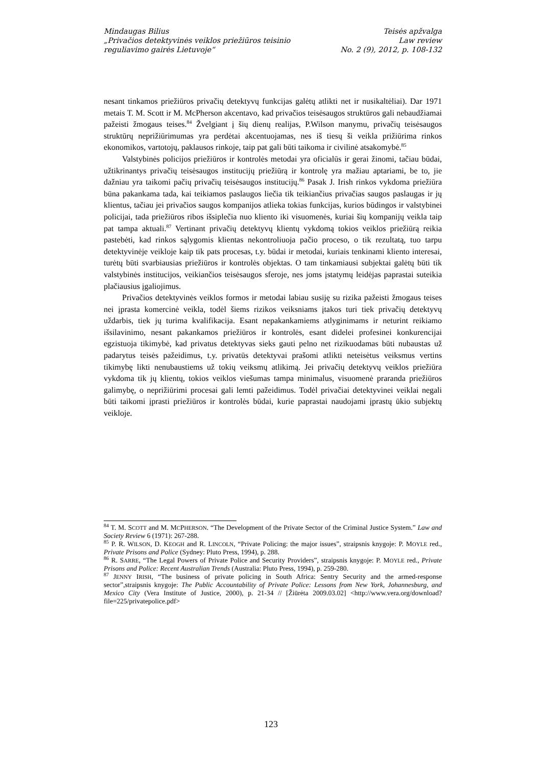Mindaugas Bilius
„Privačios detektyvinės veiklos priežiūros teisinio
reguliavimo gairės Lietuvoje“
Teisės apžvalga
Law review
No. 2 (9), 2012, p. 108-132
nesant tinkamos priežiūros privačių detektyvų funkcijas galėtų atlikti net ir nusikaltėliai). Dar 1971 metais T. M. Scott ir M. McPherson akcentavo, kad privačios teisėsaugos struktūros gali nebaudžiamai pažeisti žmogaus teises.<sup>84</sup> Žvelgiant į šių dienų realijas, P.Wilson manymu, privačių teisėsaugos struktūrų neprižiūrimumas yra perdėtai akcentuojamas, nes iš tiesų ši veikla prižiūrima rinkos ekonomikos, vartotojų, paklausos rinkoje, taip pat gali būti taikoma ir civilinė atsakomybė.<sup>85</sup>
Valstybinės policijos priežiūros ir kontrolės metodai yra oficialūs ir gerai žinomi, tačiau būdai, užtikrinantys privačių teisėsaugos institucijų priežiūrą ir kontrolę yra mažiau aptariami, be to, jie dažniau yra taikomi pačių privačių teisėsaugos institucijų.<sup>86</sup> Pasak J. Irish rinkos vykdoma priežiūra būna pakankama tada, kai teikiamos paslaugos liečia tik teikiančius privačias saugos paslaugas ir jų klientus, tačiau jei privačios saugos kompanijos atlieka tokias funkcijas, kurios būdingos ir valstybinei policijai, tada priežiūros ribos išsiplečia nuo kliento iki visuomenės, kuriai šių kompanijų veikla taip pat tampa aktuali.<sup>87</sup> Vertinant privačių detektyvų klientų vykdomą tokios veiklos priežiūrą reikia pastebėti, kad rinkos sąlygomis klientas nekontroliuoja pačio proceso, o tik rezultatą, tuo tarpu detektyvinėje veikloje kaip tik pats procesas, t.y. būdai ir metodai, kuriais tenkinami kliento interesai, turėtų būti svarbiausias priežiūros ir kontrolės objektas. O tam tinkamiausi subjektai galėtų būti tik valstybinės institucijos, veikiančios teisėsaugos sferoje, nes joms įstatymų leidėjas paprastai suteikia plačiausius įgaliojimus.
Privačios detektyvinės veiklos formos ir metodai labiau susiję su rizika pažeisti žmogaus teises nei įprasta komercinė veikla, todėl šiems rizikos veiksniams įtakos turi tiek privačių detektyvų uždarbis, tiek jų turima kvalifikacija. Esant nepakankamiems atlyginimams ir neturint reikiamo išsilavinimo, nesant pakankamos priežiūros ir kontrolės, esant didelei profesinei konkurencijai egzistuoja tikimybė, kad privatus detektyvas sieks gauti pelno net rizikuodamas būti nubaustas už padarytus teisės pažeidimus, t.y. privatūs detektyvai prašomi atlikti neteisėtus veiksmus vertins tikimybę likti nenubaustiems už tokių veiksmų atlikimą. Jei privačių detektyvų veiklos priežiūra vykdoma tik jų klientų, tokios veiklos viešumas tampa minimalus, visuomenė praranda priežiūros galimybę, o neprižiūrimi procesai gali lemti pažeidimus. Todėl privačiai detektyvinei veiklai negali būti taikomi įprasti priežiūros ir kontrolės būdai, kurie paprastai naudojami įprastų ūkio subjektų veikloje.
<sup>84</sup> T. M. SCOTT and M. MCPHERSON. “The Development of the Private Sector of the Criminal Justice System.” Law and Society Review 6 (1971): 267-288.
<sup>85</sup> P. R. WILSON, D. KEOGH and R. LINCOLN, “Private Policing: the major issues”, straipsnis knygoje: P. MOYLE red., Private Prisons and Police (Sydney: Pluto Press, 1994), p. 288.
<sup>86</sup> R. SARRE, “The Legal Powers of Private Police and Security Providers”, straipsnis knygoje: P. MOYLE red., Private Prisons and Police: Recent Australian Trends (Australia: Pluto Press, 1994), p. 259-280.
<sup>87</sup> JENNY IRISH, “The business of private policing in South Africa: Sentry Security and the armed-response sector”,straipsnis knygoje: The Public Accountability of Private Police: Lessons from New York, Johannesburg, and Mexico City (Vera Institute of Justice, 2000), p. 21-34 // [Žiūrėta 2009.03.02] <http://www.vera.org/download?file=225/privatepolice.pdf>
123